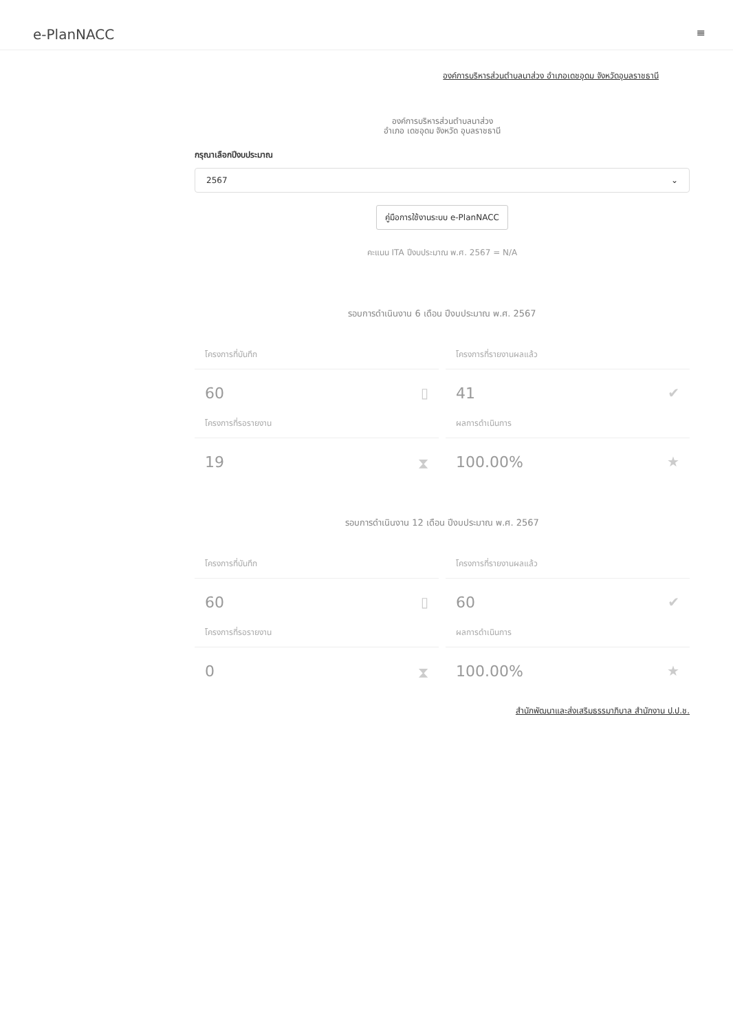e-PlanNACC
≡
องค์การบริหารส่วนตำบลนาส่วง อำเภอเดชอุดม จังหวัดอุบลราชธานี
องค์การบริหารส่วนตำบลนาส่วง
อำเภอ เดชอุดม จังหวัด อุบลราชธานี
กรุณาเลือกปีงบประมาณ
2567 ⌄
คู่มือการใช้งานระบบ e-PlanNACC
คะแนน ITA ปีงบประมาณ พ.ศ. 2567 = N/A
รอบการดำเนินงาน 6 เดือน ปีงบประมาณ พ.ศ. 2567
โครงการที่บันทึก
60 ▯
โครงการที่รายงานผลแล้ว
41 ✔
โครงการที่รอรายงาน
19 ⧗
ผลการดำเนินการ
100.00% ★
รอบการดำเนินงาน 12 เดือน ปีงบประมาณ พ.ศ. 2567
โครงการที่บันทึก
60 ▯
โครงการที่รายงานผลแล้ว
60 ✔
โครงการที่รอรายงาน
0 ⧗
ผลการดำเนินการ
100.00% ★
สำนักพัฒนาและส่งเสริมธรรมาภิบาล สำนักงาน ป.ป.ช.